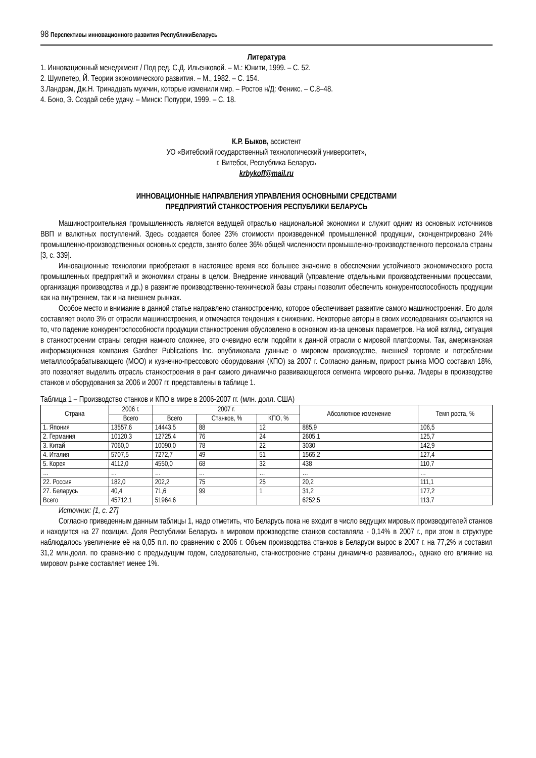98 Перспективы инновационного развития РеспубликиБеларусь
Литература
1. Инновационный менеджмент / Под ред. С.Д. Ильенковой. – М.: Юнити, 1999. – С. 52.
2. Шумпетер, Й. Теории экономического развития. – М., 1982. – С. 154.
3.Ландрам, Дж.Н. Тринадцать мужчин, которые изменили мир. – Ростов н/Д: Феникс. – С.8–48.
4. Боно, Э. Создай себе удачу. – Минск: Попурри, 1999. – С. 18.
К.Р. Быков, ассистент
УО «Витебский государственный технологический университет»,
г. Витебск, Республика Беларусь
krbykoff@mail.ru
ИННОВАЦИОННЫЕ НАПРАВЛЕНИЯ УПРАВЛЕНИЯ ОСНОВНЫМИ СРЕДСТВАМИ
ПРЕДПРИЯТИЙ СТАНКОСТРОЕНИЯ РЕСПУБЛИКИ БЕЛАРУСЬ
Машиностроительная промышленность является ведущей отраслью национальной экономики и служит одним из основных источников ВВП и валютных поступлений. Здесь создается более 23% стоимости произведенной промышленной продукции, сконцентрировано 24% промышленно-производственных основных средств, занято более 36% общей численности промышленно-производственного персонала страны [3, с. 339].
Инновационные технологии приобретают в настоящее время все большее значение в обеспечении устойчивого экономического роста промышленных предприятий и экономики страны в целом. Внедрение инноваций (управление отдельными производственными процессами, организация производства и др.) в развитие производственно-технической базы страны позволит обеспечить конкурентоспособность продукции как на внутреннем, так и на внешнем рынках.
Особое место и внимание в данной статье направлено станкостроению, которое обеспечивает развитие самого машиностроения. Его доля составляет около 3% от отрасли машиностроения, и отмечается тенденция к снижению. Некоторые авторы в своих исследованиях ссылаются на то, что падение конкурентоспособности продукции станкостроения обусловлено в основном из-за ценовых параметров. На мой взгляд, ситуация в станкостроении страны сегодня намного сложнее, это очевидно если подойти к данной отрасли с мировой платформы. Так, американская информационная компания Gardner Publications Inc. опубликовала данные о мировом производстве, внешней торговле и потреблении металлообрабатывающего (МОО) и кузнечно-прессового оборудования (КПО) за 2007 г. Согласно данным, прирост рынка МОО составил 18%, это позволяет выделить отрасль станкостроения в ранг самого динамично развивающегося сегмента мирового рынка. Лидеры в производстве станков и оборудования за 2006 и 2007 гг. представлены в таблице 1.
Таблица 1 – Производство станков и КПО в мире в 2006-2007 гг. (млн. долл. США)
| Страна | 2006 г. | 2007 г. | | | Абсолютное изменение | Темп роста, % |
| --- | --- | --- | --- | --- | --- | --- |
| | Всего | Всего | Станков, % | КПО, % | | |
| 1. Япония | 13557,6 | 14443,5 | 88 | 12 | 885,9 | 106,5 |
| 2. Германия | 10120,3 | 12725,4 | 76 | 24 | 2605,1 | 125,7 |
| 3. Китай | 7060,0 | 10090,0 | 78 | 22 | 3030 | 142,9 |
| 4. Италия | 5707,5 | 7272,7 | 49 | 51 | 1565,2 | 127,4 |
| 5. Корея | 4112,0 | 4550,0 | 68 | 32 | 438 | 110,7 |
| … | … | … | … | … | … | … |
| 22. Россия | 182,0 | 202,2 | 75 | 25 | 20,2 | 111,1 |
| 27. Беларусь | 40,4 | 71,6 | 99 | 1 | 31,2 | 177,2 |
| Всего | 45712,1 | 51964,6 | | | 6252,5 | 113,7 |
Источник: [1, с. 27]
Согласно приведенным данным таблицы 1, надо отметить, что Беларусь пока не входит в число ведущих мировых производителей станков и находится на 27 позиции. Доля Республики Беларусь в мировом производстве станков составляла - 0,14% в 2007 г., при этом в структуре наблюдалось увеличение её на 0,05 п.п. по сравнению с 2006 г. Объем производства станков в Беларуси вырос в 2007 г. на 77,2% и составил 31,2 млн.долл. по сравнению с предыдущим годом, следовательно, станкостроение страны динамично развивалось, однако его влияние на мировом рынке составляет менее 1%.